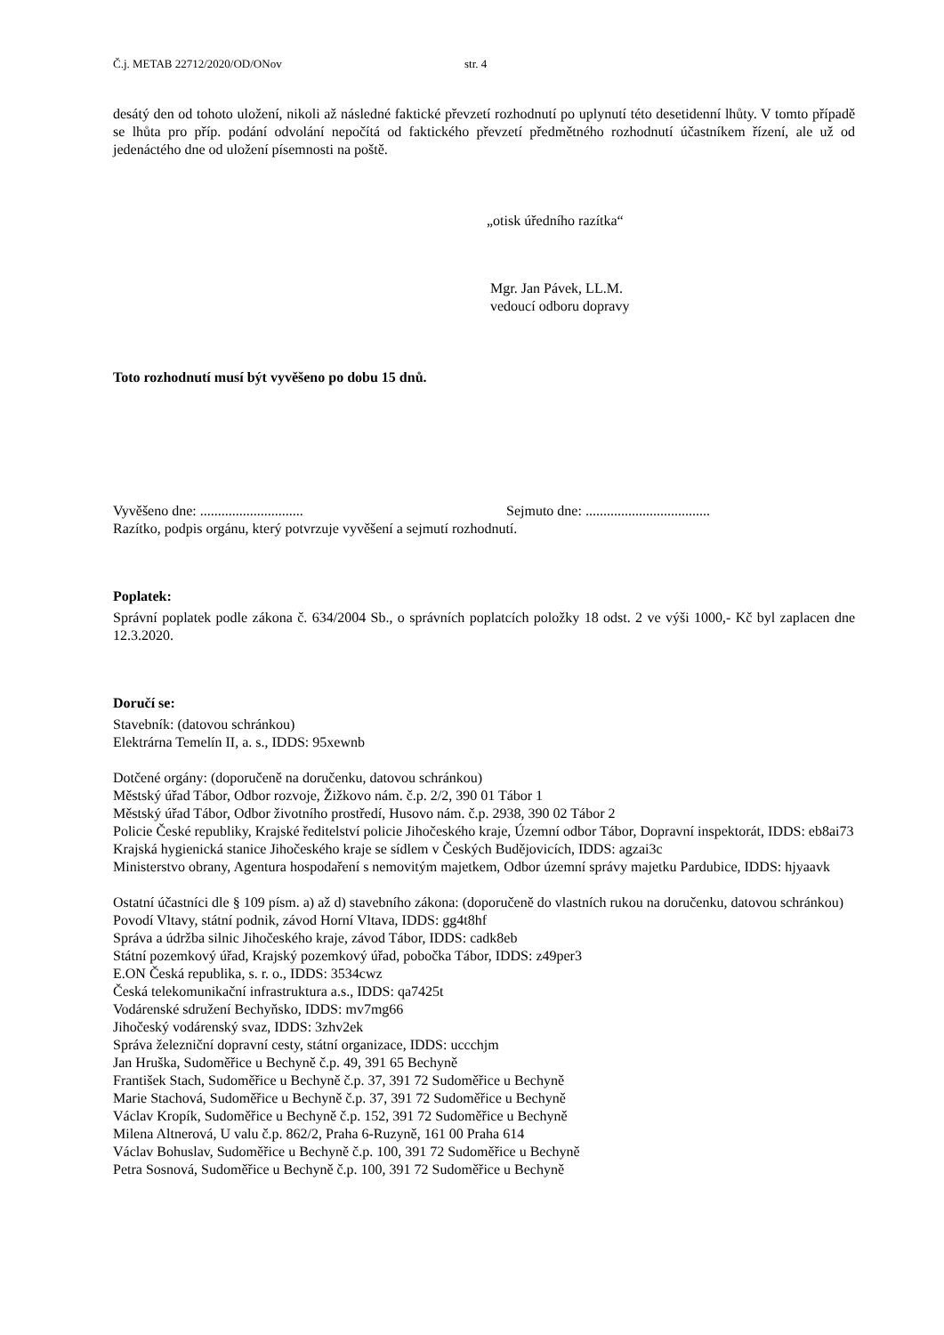Č.j. METAB 22712/2020/OD/ONov str. 4
desátý den od tohoto uložení, nikoli až následné faktické převzetí rozhodnutí po uplynutí této desetidenní lhůty. V tomto případě se lhůta pro příp. podání odvolání nepočítá od faktického převzetí předmětného rozhodnutí účastníkem řízení, ale už od jedenáctého dne od uložení písemnosti na poště.
„otisk úředního razítka“
Mgr. Jan Pávek, LL.M.
vedoucí odboru dopravy
Toto rozhodnutí musí být vyvěšeno po dobu 15 dnů.
Vyvěšeno dne: ............................. Sejmuto dne: ...................................
Razítko, podpis orgánu, který potvrzuje vyvěšení a sejmutí rozhodnutí.
Poplatek:
Správní poplatek podle zákona č. 634/2004 Sb., o správních poplatcích položky 18 odst. 2 ve výši 1000,- Kč byl zaplacen dne 12.3.2020.
Doručí se:
Stavebník: (datovou schránkou)
Elektrárna Temelín II, a. s., IDDS: 95xewnb
Dotčené orgány: (doporučeně na doručenku, datovou schránkou)
Městský úřad Tábor, Odbor rozvoje, Žižkovo nám. č.p. 2/2, 390 01 Tábor 1
Městský úřad Tábor, Odbor životního prostředí, Husovo nám. č.p. 2938, 390 02 Tábor 2
Policie České republiky, Krajské ředitelství policie Jihočeského kraje, Územní odbor Tábor, Dopravní inspektorát, IDDS: eb8ai73
Krajská hygienická stanice Jihočeského kraje se sídlem v Českých Budějovicích, IDDS: agzai3c
Ministerstvo obrany, Agentura hospodaření s nemovitým majetkem, Odbor územní správy majetku Pardubice, IDDS: hjyaavk
Ostatní účastníci dle § 109 písm. a) až d) stavebního zákona: (doporučeně do vlastních rukou na doručenku, datovou schránkou)
Povodí Vltavy, státní podnik, závod Horní Vltava, IDDS: gg4t8hf
Správa a údržba silnic Jihočeského kraje, závod Tábor, IDDS: cadk8eb
Státní pozemkový úřad, Krajský pozemkový úřad, pobočka Tábor, IDDS: z49per3
E.ON Česká republika, s. r. o., IDDS: 3534cwz
Česká telekomunikační infrastruktura a.s., IDDS: qa7425t
Vodárenské sdružení Bechyňsko, IDDS: mv7mg66
Jihočeský vodárenský svaz, IDDS: 3zhv2ek
Správa železniční dopravní cesty, státní organizace, IDDS: uccchjm
Jan Hruška, Sudoměřice u Bechyně č.p. 49, 391 65 Bechyně
František Stach, Sudoměřice u Bechyně č.p. 37, 391 72 Sudoměřice u Bechyně
Marie Stachová, Sudoměřice u Bechyně č.p. 37, 391 72 Sudoměřice u Bechyně
Václav Kropík, Sudoměřice u Bechyně č.p. 152, 391 72 Sudoměřice u Bechyně
Milena Altnerová, U valu č.p. 862/2, Praha 6-Ruzyně, 161 00 Praha 614
Václav Bohuslav, Sudoměřice u Bechyně č.p. 100, 391 72 Sudoměřice u Bechyně
Petra Sosnová, Sudoměřice u Bechyně č.p. 100, 391 72 Sudoměřice u Bechyně